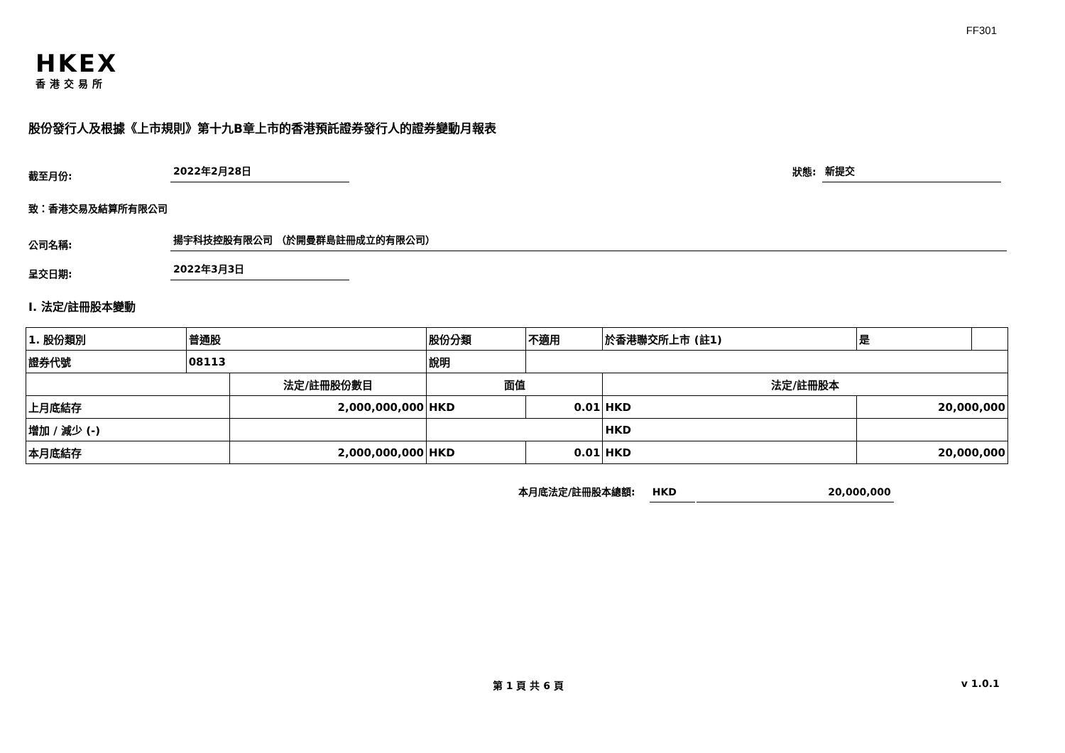FF301
HKEX
香港交易所
股份發行人及根據《上市規則》第十九B章上市的香港預託證券發行人的證券變動月報表
截至月份:
2022年2月28日
狀態:
新提交
致：香港交易及結算所有限公司
公司名稱:
揚宇科技控股有限公司 （於開曼群島註冊成立的有限公司）
呈交日期:
2022年3月3日
I. 法定/註冊股本變動
| 1. 股份類別 | 普通股 | | 股份分類 | | 不適用 | 於香港聯交所上市 (註1) | | 是 | |
| 證券代號 | 08113 | | 說明 | | | | | | |
| | | 法定/註冊股份數目 | | 面值 | | 法定/註冊股本 | | | |
| 上月底結存 | | 2,000,000,000 | | HKD | 0.01 | HKD | 20,000,000 | | |
| 增加 / 減少 (-) | | | | | | HKD | | | |
| 本月底結存 | | 2,000,000,000 | | HKD | 0.01 | HKD | 20,000,000 | | |
本月底法定/註冊股本總額:
HKD
20,000,000
第 1 頁 共 6 頁 v 1.0.1